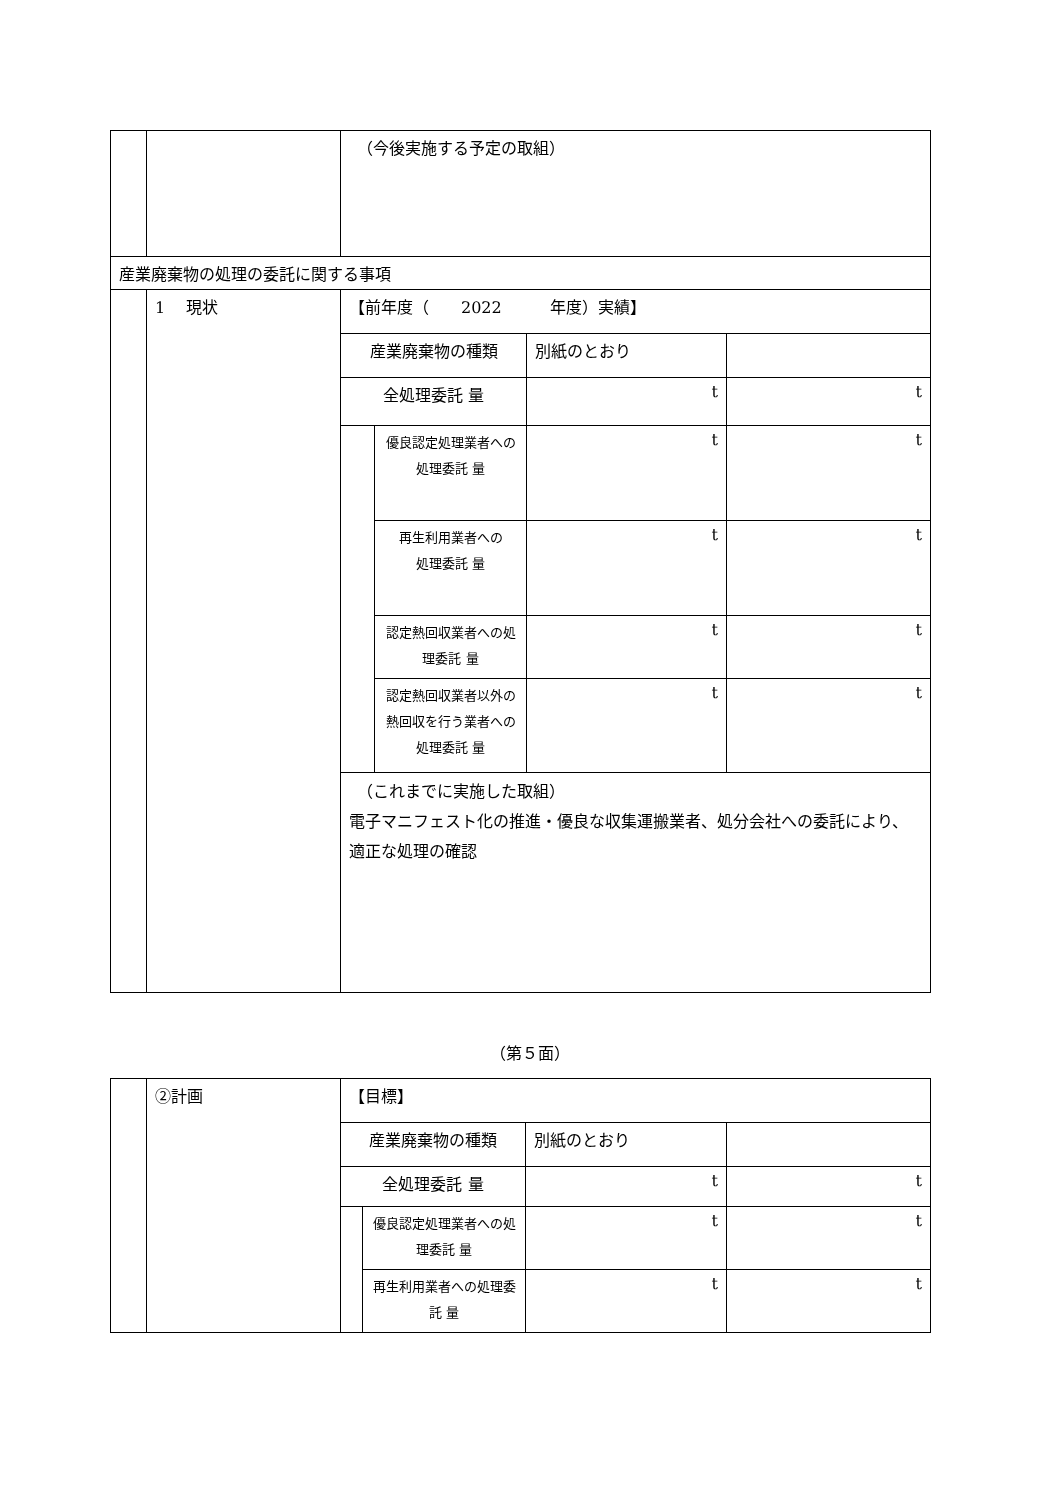| | | （今後実施する予定の取組） | | | |
| 産業廃棄物の処理の委託に関する事項 | | | | | |
| | 1 現状 | 【前年度（ 2022 年度）実績】 | | | |
| | | 産業廃棄物の種類 | | 別紙のとおり | |
| | | 全処理委託 量 | | t | t |
| | | | 優良認定処理業者への 処理委託 量 | t | t |
| | | | 再生利用業者への 処理委託 量 | t | t |
| | | | 認定熱回収業者への処理委託 量 | t | t |
| | | | 認定熱回収業者以外の熱回収を行う業者への処理委託 量 | t | t |
| | | （これまでに実施した取組） 電子マニフェスト化の推進・優良な収集運搬業者、処分会社への委託により、適正な処理の確認 | | | |
（第５面）
| | ②計画 | 【目標】 | | | |
| | | 産業廃棄物の種類 | | 別紙のとおり | |
| | | 全処理委託 量 | | t | t |
| | | | 優良認定処理業者への処理委託 量 | t | t |
| | | | 再生利用業者への処理委託 量 | t | t |